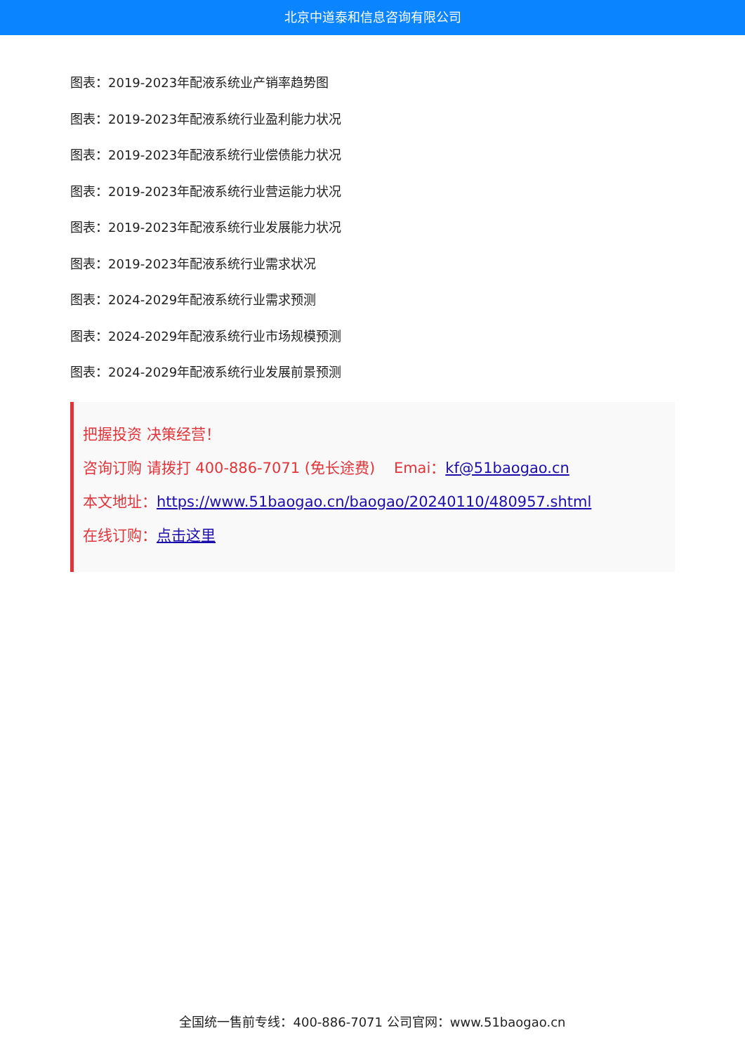北京中道泰和信息咨询有限公司
图表：2019-2023年配液系统业产销率趋势图
图表：2019-2023年配液系统行业盈利能力状况
图表：2019-2023年配液系统行业偿债能力状况
图表：2019-2023年配液系统行业营运能力状况
图表：2019-2023年配液系统行业发展能力状况
图表：2019-2023年配液系统行业需求状况
图表：2024-2029年配液系统行业需求预测
图表：2024-2029年配液系统行业市场规模预测
图表：2024-2029年配液系统行业发展前景预测
把握投资 决策经营！
咨询订购 请拨打 400-886-7071 (免长途费) Emai：kf@51baogao.cn
本文地址：https://www.51baogao.cn/baogao/20240110/480957.shtml
在线订购：点击这里
全国统一售前专线：400-886-7071 公司官网：www.51baogao.cn